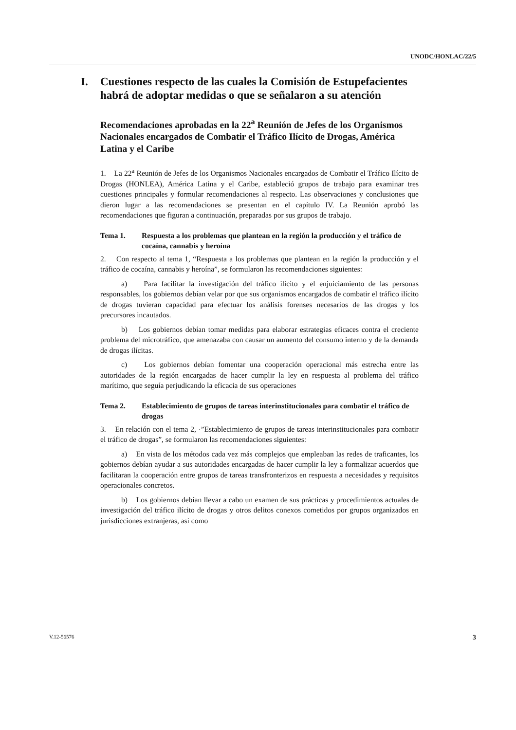UNODC/HONLAC/22/5
I. Cuestiones respecto de las cuales la Comisión de Estupefacientes habrá de adoptar medidas o que se señalaron a su atención
Recomendaciones aprobadas en la 22<sup>a</sup> Reunión de Jefes de los Organismos Nacionales encargados de Combatir el Tráfico Ilícito de Drogas, América Latina y el Caribe
1. La 22<sup>a</sup> Reunión de Jefes de los Organismos Nacionales encargados de Combatir el Tráfico Ilícito de Drogas (HONLEA), América Latina y el Caribe, estableció grupos de trabajo para examinar tres cuestiones principales y formular recomendaciones al respecto. Las observaciones y conclusiones que dieron lugar a las recomendaciones se presentan en el capítulo IV. La Reunión aprobó las recomendaciones que figuran a continuación, preparadas por sus grupos de trabajo.
Tema 1. Respuesta a los problemas que plantean en la región la producción y el tráfico de cocaína, cannabis y heroína
2. Con respecto al tema 1, “Respuesta a los problemas que plantean en la región la producción y el tráfico de cocaína, cannabis y heroína”, se formularon las recomendaciones siguientes:
a) Para facilitar la investigación del tráfico ilícito y el enjuiciamiento de las personas responsables, los gobiernos debían velar por que sus organismos encargados de combatir el tráfico ilícito de drogas tuvieran capacidad para efectuar los análisis forenses necesarios de las drogas y los precursores incautados.
b) Los gobiernos debían tomar medidas para elaborar estrategias eficaces contra el creciente problema del microtráfico, que amenazaba con causar un aumento del consumo interno y de la demanda de drogas ilícitas.
c) Los gobiernos debían fomentar una cooperación operacional más estrecha entre las autoridades de la región encargadas de hacer cumplir la ley en respuesta al problema del tráfico marítimo, que seguía perjudicando la eficacia de sus operaciones
Tema 2. Establecimiento de grupos de tareas interinstitucionales para combatir el tráfico de drogas
3. En relación con el tema 2, ·”Establecimiento de grupos de tareas interinstitucionales para combatir el tráfico de drogas”, se formularon las recomendaciones siguientes:
a) En vista de los métodos cada vez más complejos que empleaban las redes de traficantes, los gobiernos debían ayudar a sus autoridades encargadas de hacer cumplir la ley a formalizar acuerdos que facilitaran la cooperación entre grupos de tareas transfronterizos en respuesta a necesidades y requisitos operacionales concretos.
b) Los gobiernos debían llevar a cabo un examen de sus prácticas y procedimientos actuales de investigación del tráfico ilícito de drogas y otros delitos conexos cometidos por grupos organizados en jurisdicciones extranjeras, así como
V.12-56576 3